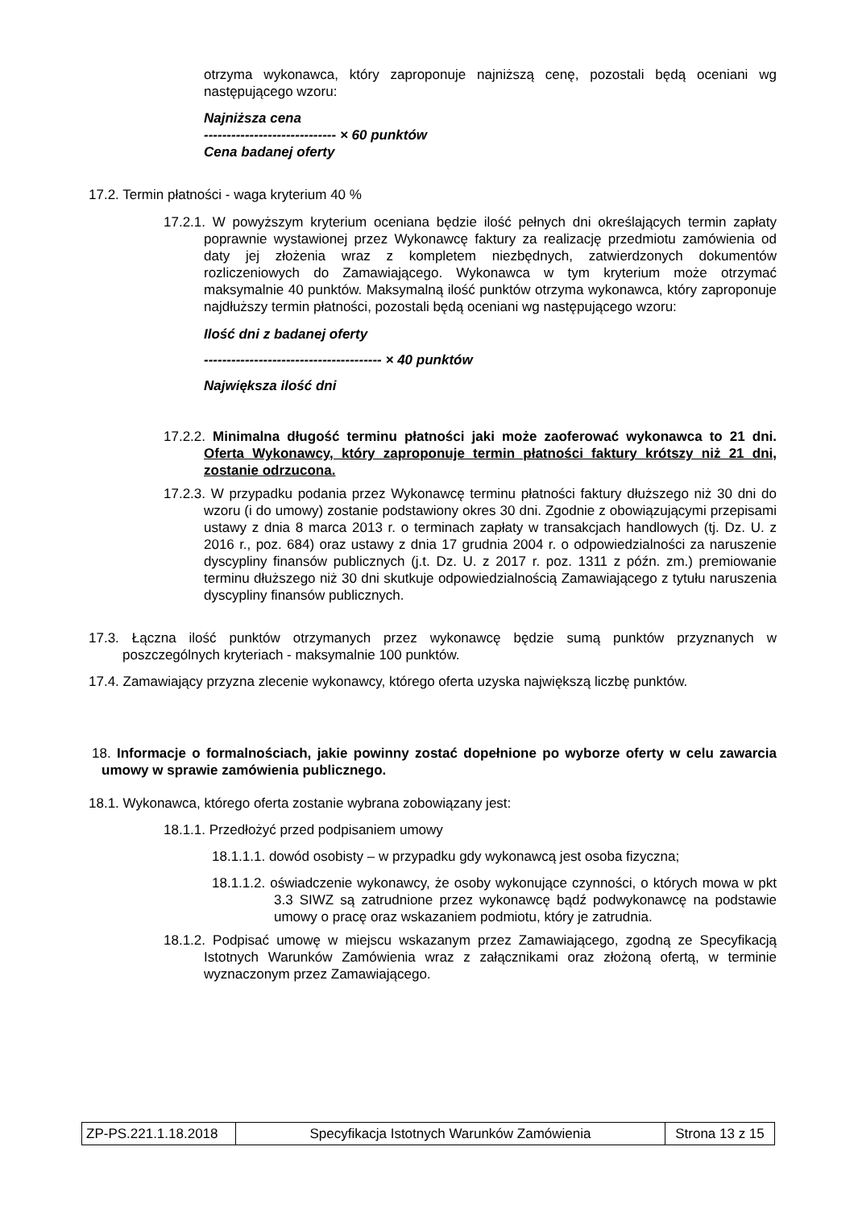otrzyma wykonawca, który zaproponuje najniższą cenę, pozostali będą oceniani wg następującego wzoru:
Najniższa cena
----------------------------- × 60 punktów
Cena badanej oferty
17.2. Termin płatności - waga kryterium 40 %
17.2.1. W powyższym kryterium oceniana będzie ilość pełnych dni określających termin zapłaty poprawnie wystawionej przez Wykonawcę faktury za realizację przedmiotu zamówienia od daty jej złożenia wraz z kompletem niezbędnych, zatwierdzonych dokumentów rozliczeniowych do Zamawiającego. Wykonawca w tym kryterium może otrzymać maksymalnie 40 punktów. Maksymalną ilość punktów otrzyma wykonawca, który zaproponuje najdłuższy termin płatności, pozostali będą oceniani wg następującego wzoru:
Ilość dni z badanej oferty
--------------------------------------- × 40 punktów
Największa ilość dni
17.2.2. Minimalna długość terminu płatności jaki może zaoferować wykonawca to 21 dni. Oferta Wykonawcy, który zaproponuje termin płatności faktury krótszy niż 21 dni, zostanie odrzucona.
17.2.3. W przypadku podania przez Wykonawcę terminu płatności faktury dłuższego niż 30 dni do wzoru (i do umowy) zostanie podstawiony okres 30 dni. Zgodnie z obowiązującymi przepisami ustawy z dnia 8 marca 2013 r. o terminach zapłaty w transakcjach handlowych (tj. Dz. U. z 2016 r., poz. 684) oraz ustawy z dnia 17 grudnia 2004 r. o odpowiedzialności za naruszenie dyscypliny finansów publicznych (j.t. Dz. U. z 2017 r. poz. 1311 z późn. zm.) premiowanie terminu dłuższego niż 30 dni skutkuje odpowiedzialnością Zamawiającego z tytułu naruszenia dyscypliny finansów publicznych.
17.3. Łączna ilość punktów otrzymanych przez wykonawcę będzie sumą punktów przyznanych w poszczególnych kryteriach - maksymalnie 100 punktów.
17.4. Zamawiający przyzna zlecenie wykonawcy, którego oferta uzyska największą liczbę punktów.
18. Informacje o formalnościach, jakie powinny zostać dopełnione po wyborze oferty w celu zawarcia umowy w sprawie zamówienia publicznego.
18.1. Wykonawca, którego oferta zostanie wybrana zobowiązany jest:
18.1.1. Przedłożyć przed podpisaniem umowy
18.1.1.1. dowód osobisty – w przypadku gdy wykonawcą jest osoba fizyczna;
18.1.1.2. oświadczenie wykonawcy, że osoby wykonujące czynności, o których mowa w pkt 3.3 SIWZ są zatrudnione przez wykonawcę bądź podwykonawcę na podstawie umowy o pracę oraz wskazaniem podmiotu, który je zatrudnia.
18.1.2. Podpisać umowę w miejscu wskazanym przez Zamawiającego, zgodną ze Specyfikacją Istotnych Warunków Zamówienia wraz z załącznikami oraz złożoną ofertą, w terminie wyznaczonym przez Zamawiającego.
| ZP-PS.221.1.18.2018 | Specyfikacja Istotnych Warunków Zamówienia | Strona 13 z 15 |